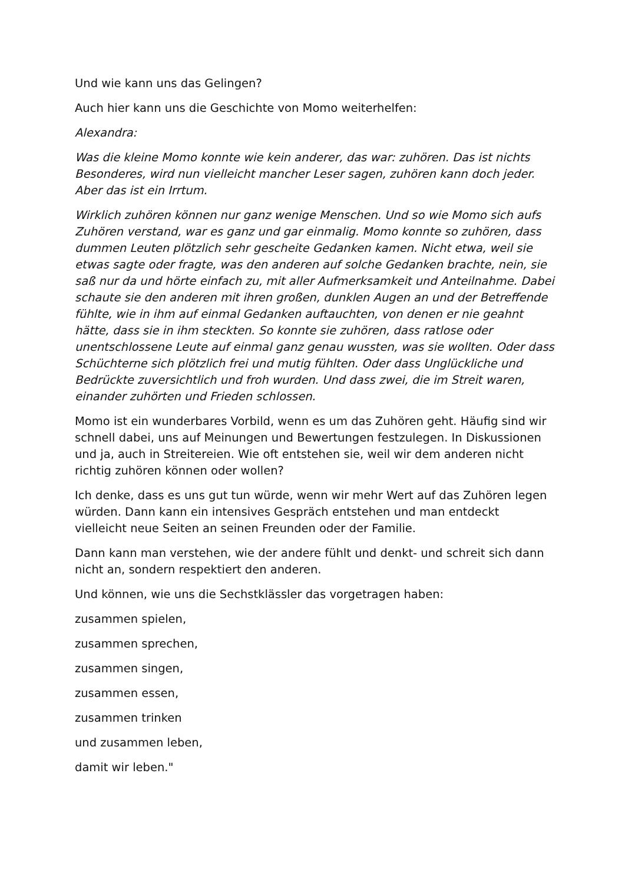Und wie kann uns das Gelingen?
Auch hier kann uns die Geschichte von Momo weiterhelfen:
Alexandra:
Was die kleine Momo konnte wie kein anderer, das war: zuhören. Das ist nichts Besonderes, wird nun vielleicht mancher Leser sagen, zuhören kann doch jeder. Aber das ist ein Irrtum.
Wirklich zuhören können nur ganz wenige Menschen. Und so wie Momo sich aufs Zuhören verstand, war es ganz und gar einmalig. Momo konnte so zuhören, dass dummen Leuten plötzlich sehr gescheite Gedanken kamen. Nicht etwa, weil sie etwas sagte oder fragte, was den anderen auf solche Gedanken brachte, nein, sie saß nur da und hörte einfach zu, mit aller Aufmerksamkeit und Anteilnahme. Dabei schaute sie den anderen mit ihren großen, dunklen Augen an und der Betreffende fühlte, wie in ihm auf einmal Gedanken auftauchten, von denen er nie geahnt hätte, dass sie in ihm steckten. So konnte sie zuhören, dass ratlose oder unentschlossene Leute auf einmal ganz genau wussten, was sie wollten. Oder dass Schüchterne sich plötzlich frei und mutig fühlten. Oder dass Unglückliche und Bedrückte zuversichtlich und froh wurden. Und dass zwei, die im Streit waren, einander zuhörten und Frieden schlossen.
Momo ist ein wunderbares Vorbild, wenn es um das Zuhören geht. Häufig sind wir schnell dabei, uns auf Meinungen und Bewertungen festzulegen. In Diskussionen und ja, auch in Streitereien. Wie oft entstehen sie, weil wir dem anderen nicht richtig zuhören können oder wollen?
Ich denke, dass es uns gut tun würde, wenn wir mehr Wert auf das Zuhören legen würden. Dann kann ein intensives Gespräch entstehen und man entdeckt vielleicht neue Seiten an seinen Freunden oder der Familie.
Dann kann man verstehen, wie der andere fühlt und denkt- und schreit sich dann nicht an, sondern respektiert den anderen.
Und können, wie uns die Sechstklässler das vorgetragen haben:
zusammen spielen,
zusammen sprechen,
zusammen singen,
zusammen essen,
zusammen trinken
und zusammen leben,
damit wir leben."